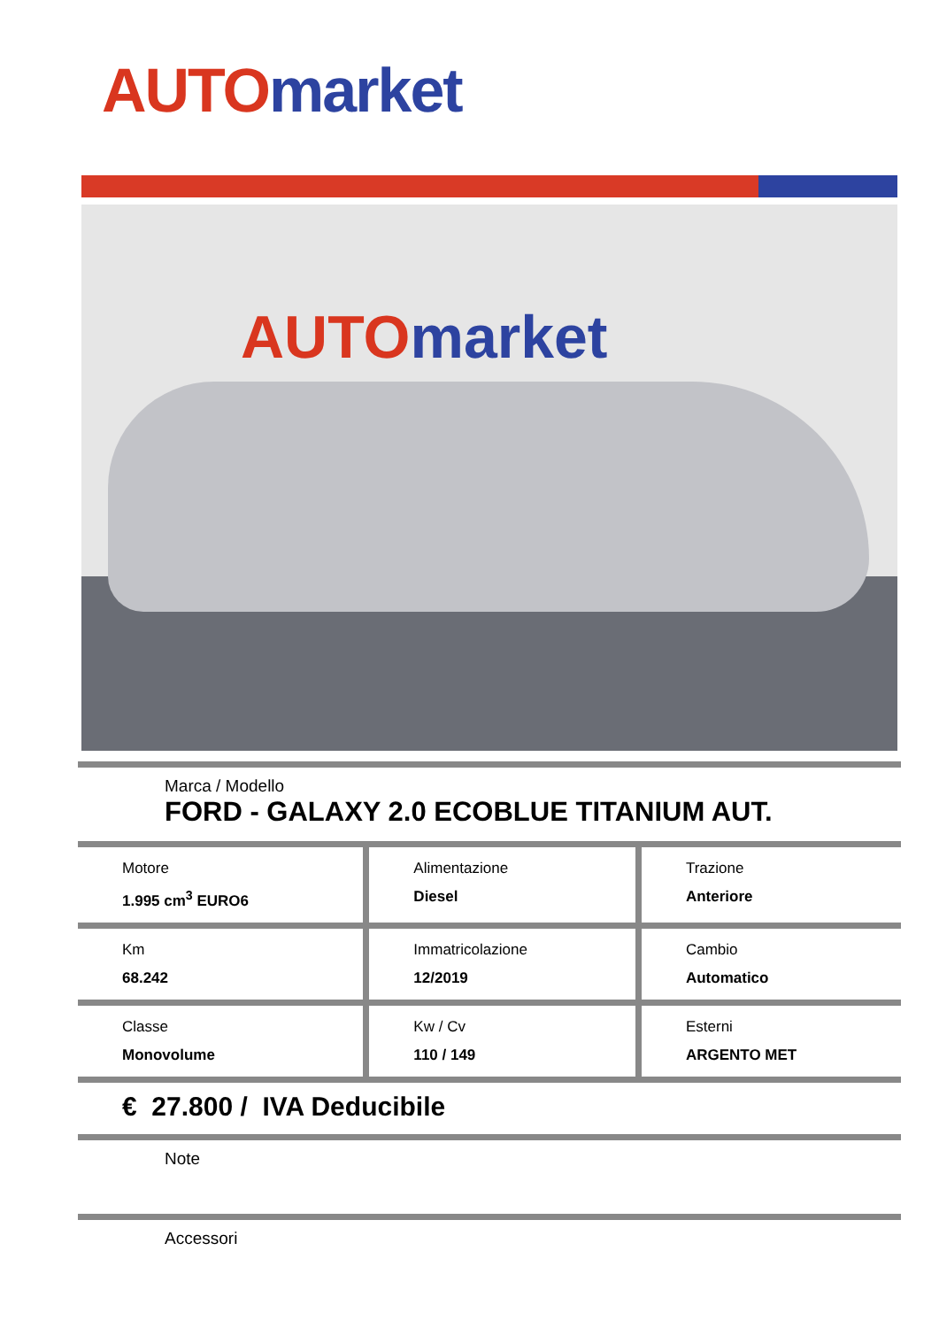AUTO market
AUTO market
Marca / Modello
FORD - GALAXY 2.0 ECOBLUE TITANIUM AUT.
| Motore 1.995 cm<sup>3</sup> EURO6 | Alimentazione Diesel | Trazione Anteriore |
| Km 68.242 | Immatricolazione 12/2019 | Cambio Automatico |
| Classe Monovolume | Kw / Cv 110 / 149 | Esterni ARGENTO MET |
€ 27.800 / IVA Deducibile
Note
Accessori